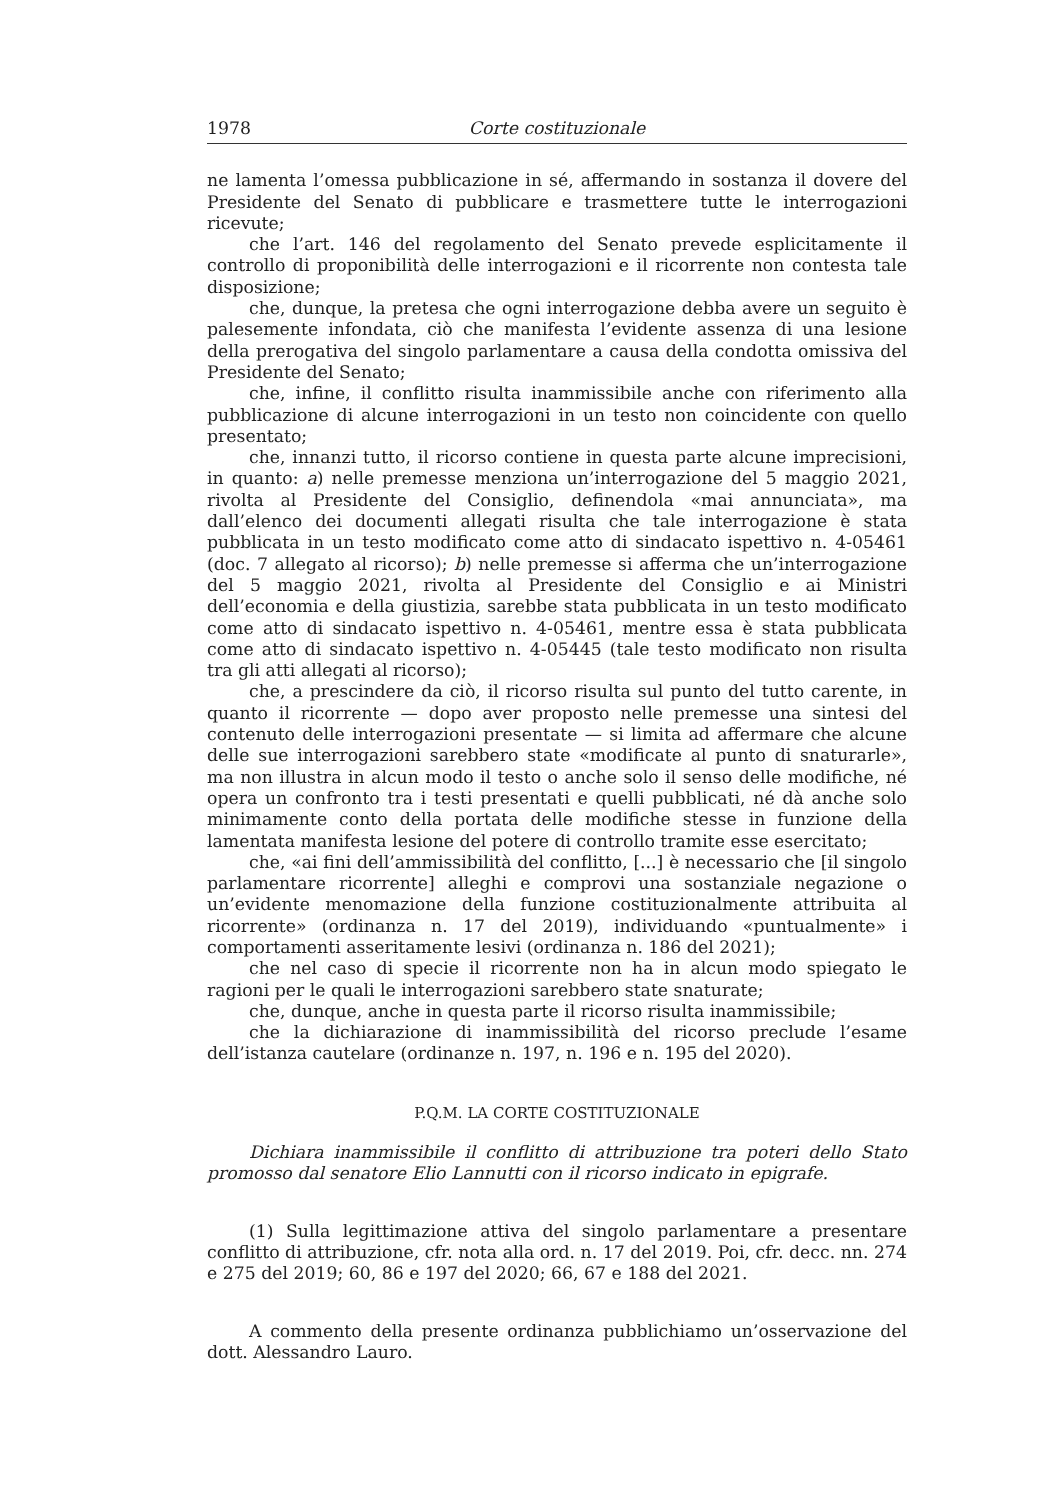1978 Corte costituzionale
ne lamenta l’omessa pubblicazione in sé, affermando in sostanza il dovere del Presidente del Senato di pubblicare e trasmettere tutte le interrogazioni ricevute;
che l’art. 146 del regolamento del Senato prevede esplicitamente il controllo di proponibilità delle interrogazioni e il ricorrente non contesta tale disposizione;
che, dunque, la pretesa che ogni interrogazione debba avere un seguito è palesemente infondata, ciò che manifesta l’evidente assenza di una lesione della prerogativa del singolo parlamentare a causa della condotta omissiva del Presidente del Senato;
che, infine, il conflitto risulta inammissibile anche con riferimento alla pubblicazione di alcune interrogazioni in un testo non coincidente con quello presentato;
che, innanzi tutto, il ricorso contiene in questa parte alcune imprecisioni, in quanto: a) nelle premesse menziona un’interrogazione del 5 maggio 2021, rivolta al Presidente del Consiglio, definendola «mai annunciata», ma dall’elenco dei documenti allegati risulta che tale interrogazione è stata pubblicata in un testo modificato come atto di sindacato ispettivo n. 4-05461 (doc. 7 allegato al ricorso); b) nelle premesse si afferma che un’interrogazione del 5 maggio 2021, rivolta al Presidente del Consiglio e ai Ministri dell’economia e della giustizia, sarebbe stata pubblicata in un testo modificato come atto di sindacato ispettivo n. 4-05461, mentre essa è stata pubblicata come atto di sindacato ispettivo n. 4-05445 (tale testo modificato non risulta tra gli atti allegati al ricorso);
che, a prescindere da ciò, il ricorso risulta sul punto del tutto carente, in quanto il ricorrente — dopo aver proposto nelle premesse una sintesi del contenuto delle interrogazioni presentate — si limita ad affermare che alcune delle sue interrogazioni sarebbero state «modificate al punto di snaturarle», ma non illustra in alcun modo il testo o anche solo il senso delle modifiche, né opera un confronto tra i testi presentati e quelli pubblicati, né dà anche solo minimamente conto della portata delle modifiche stesse in funzione della lamentata manifesta lesione del potere di controllo tramite esse esercitato;
che, «ai fini dell’ammissibilità del conflitto, [...] è necessario che [il singolo parlamentare ricorrente] alleghi e comprovi una sostanziale negazione o un’evidente menomazione della funzione costituzionalmente attribuita al ricorrente» (ordinanza n. 17 del 2019), individuando «puntualmente» i comportamenti asseritamente lesivi (ordinanza n. 186 del 2021);
che nel caso di specie il ricorrente non ha in alcun modo spiegato le ragioni per le quali le interrogazioni sarebbero state snaturate;
che, dunque, anche in questa parte il ricorso risulta inammissibile;
che la dichiarazione di inammissibilità del ricorso preclude l’esame dell’istanza cautelare (ordinanze n. 197, n. 196 e n. 195 del 2020).
P.Q.M. LA CORTE COSTITUZIONALE
Dichiara inammissibile il conflitto di attribuzione tra poteri dello Stato promosso dal senatore Elio Lannutti con il ricorso indicato in epigrafe.
(1) Sulla legittimazione attiva del singolo parlamentare a presentare conflitto di attribuzione, cfr. nota alla ord. n. 17 del 2019. Poi, cfr. decc. nn. 274 e 275 del 2019; 60, 86 e 197 del 2020; 66, 67 e 188 del 2021.
A commento della presente ordinanza pubblichiamo un’osservazione del dott. Alessandro Lauro.